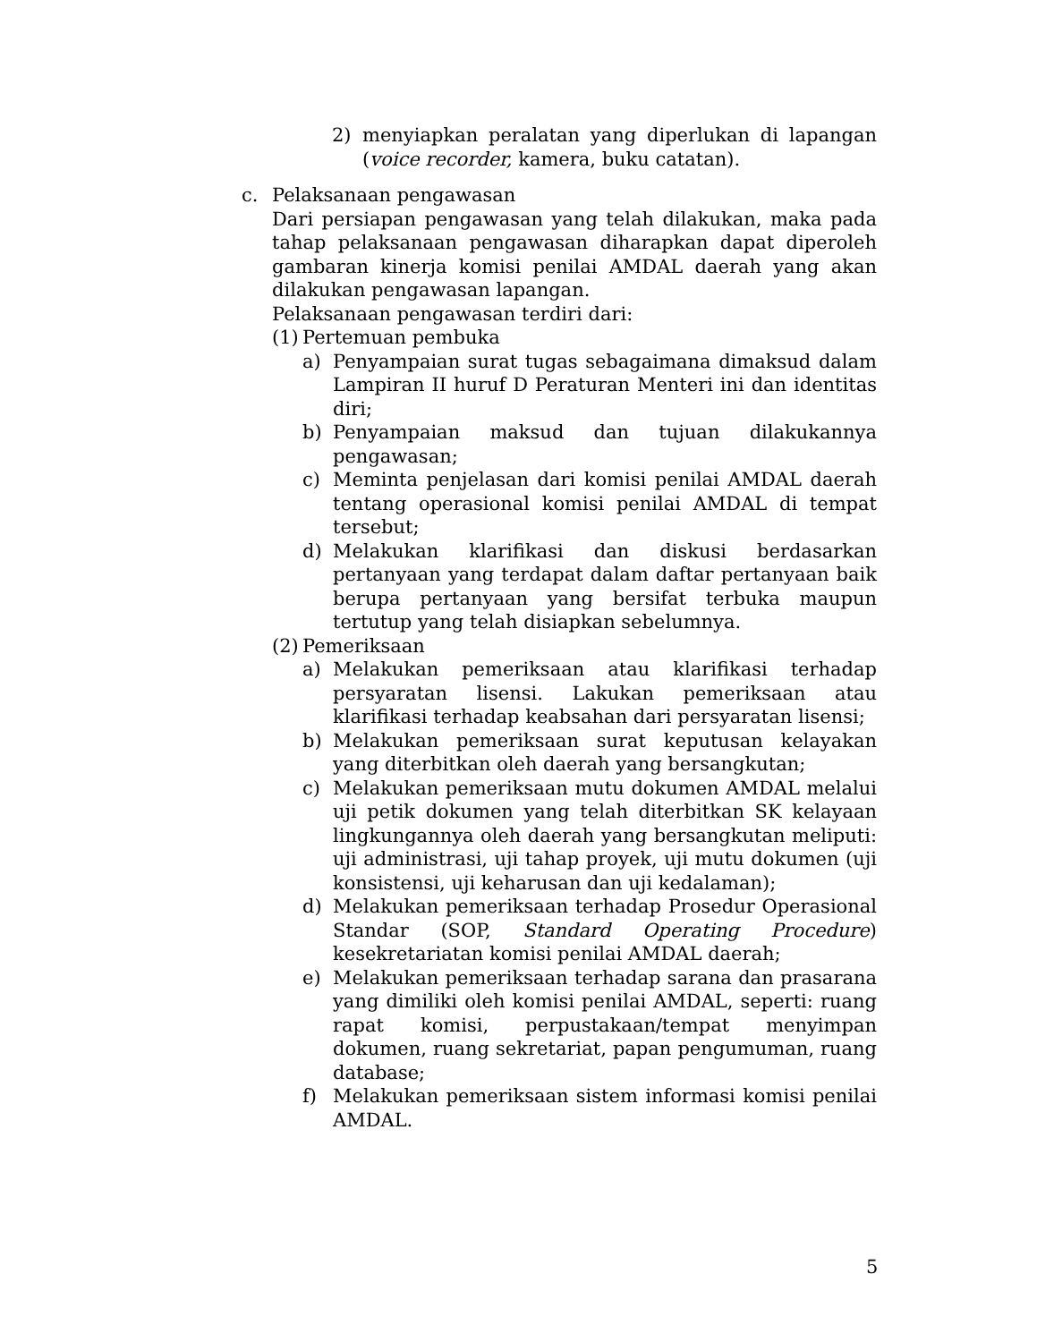2) menyiapkan peralatan yang diperlukan di lapangan (voice recorder, kamera, buku catatan).
c. Pelaksanaan pengawasan
Dari persiapan pengawasan yang telah dilakukan, maka pada tahap pelaksanaan pengawasan diharapkan dapat diperoleh gambaran kinerja komisi penilai AMDAL daerah yang akan dilakukan pengawasan lapangan.
Pelaksanaan pengawasan terdiri dari:
(1) Pertemuan pembuka
a) Penyampaian surat tugas sebagaimana dimaksud dalam Lampiran II huruf D Peraturan Menteri ini dan identitas diri;
b) Penyampaian maksud dan tujuan dilakukannya pengawasan;
c) Meminta penjelasan dari komisi penilai AMDAL daerah tentang operasional komisi penilai AMDAL di tempat tersebut;
d) Melakukan klarifikasi dan diskusi berdasarkan pertanyaan yang terdapat dalam daftar pertanyaan baik berupa pertanyaan yang bersifat terbuka maupun tertutup yang telah disiapkan sebelumnya.
(2) Pemeriksaan
a) Melakukan pemeriksaan atau klarifikasi terhadap persyaratan lisensi. Lakukan pemeriksaan atau klarifikasi terhadap keabsahan dari persyaratan lisensi;
b) Melakukan pemeriksaan surat keputusan kelayakan yang diterbitkan oleh daerah yang bersangkutan;
c) Melakukan pemeriksaan mutu dokumen AMDAL melalui uji petik dokumen yang telah diterbitkan SK kelayaan lingkungannya oleh daerah yang bersangkutan meliputi: uji administrasi, uji tahap proyek, uji mutu dokumen (uji konsistensi, uji keharusan dan uji kedalaman);
d) Melakukan pemeriksaan terhadap Prosedur Operasional Standar (SOP, Standard Operating Procedure) kesekretariatan komisi penilai AMDAL daerah;
e) Melakukan pemeriksaan terhadap sarana dan prasarana yang dimiliki oleh komisi penilai AMDAL, seperti: ruang rapat komisi, perpustakaan/tempat menyimpan dokumen, ruang sekretariat, papan pengumuman, ruang database;
f) Melakukan pemeriksaan sistem informasi komisi penilai AMDAL.
5